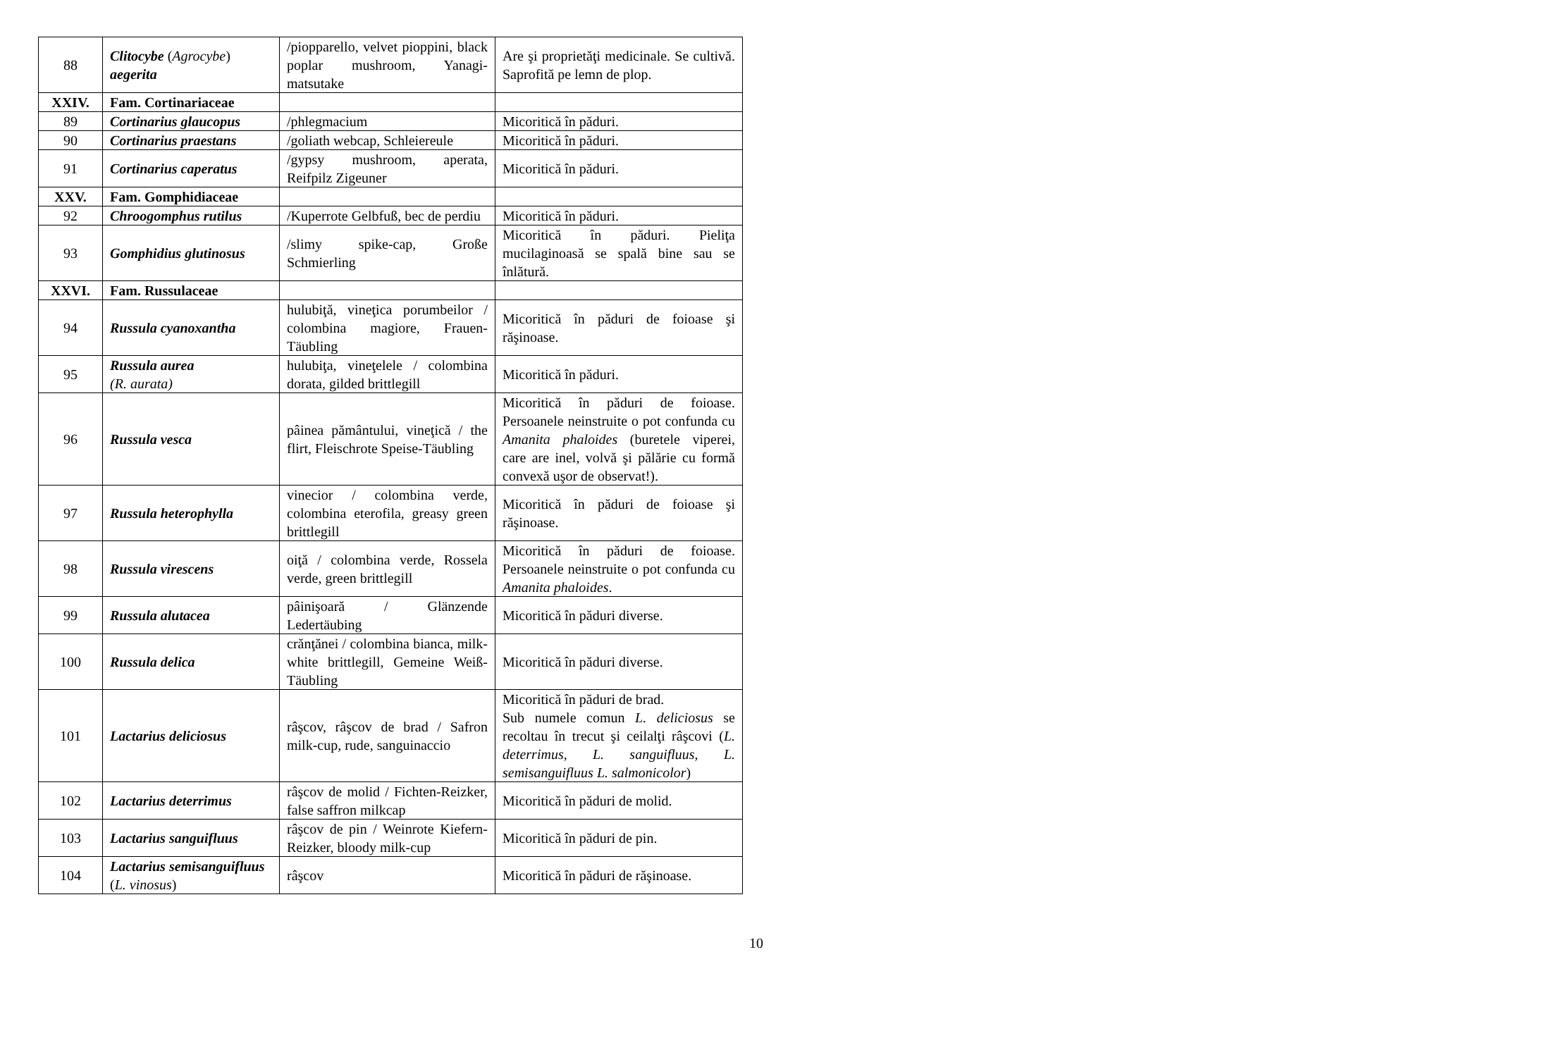| 88 | Clitocybe ( Agrocybe ) aegerita | /piopparello, velvet pioppini, black poplar mushroom, Yanagi-matsutake | Are şi proprietăţi medicinale. Se cultivă. Saprofită pe lemn de plop. |
| XXIV. | Fam. Cortinariaceae | | |
| 89 | Cortinarius glaucopus | /phlegmacium | Micoritică în păduri. |
| 90 | Cortinarius praestans | /goliath webcap, Schleiereule | Micoritică în păduri. |
| 91 | Cortinarius caperatus | /gypsy mushroom, aperata, Reifpilz Zigeuner | Micoritică în păduri. |
| XXV. | Fam. Gomphidiaceae | | |
| 92 | Chroogomphus rutilus | /Kuperrote Gelbfuß, bec de perdiu | Micoritică în păduri. |
| 93 | Gomphidius glutinosus | /slimy spike-cap, Große Schmierling | Micoritică în păduri. Pieliţa mucilaginoasă se spală bine sau se înlătură. |
| XXVI. | Fam. Russulaceae | | |
| 94 | Russula cyanoxantha | hulubiţă, vineţica porumbeilor / colombina magiore, Frauen-Täubling | Micoritică în păduri de foioase şi răşinoase. |
| 95 | Russula aurea (R. aurata) | hulubiţa, vineţelele / colombina dorata, gilded brittlegill | Micoritică în păduri. |
| 96 | Russula vesca | pâinea pământului, vineţică / the flirt, Fleischrote Speise-Täubling | Micoritică în păduri de foioase. Persoanele neinstruite o pot confunda cu Amanita phaloides (buretele viperei, care are inel, volvă şi pălărie cu formă convexă uşor de observat!). |
| 97 | Russula heterophylla | vinecior / colombina verde, colombina eterofila, greasy green brittlegill | Micoritică în păduri de foioase şi răşinoase. |
| 98 | Russula virescens | oiţă / colombina verde, Rossela verde, green brittlegill | Micoritică în păduri de foioase. Persoanele neinstruite o pot confunda cu Amanita phaloides . |
| 99 | Russula alutacea | pâinişoară / Glänzende Ledertäubing | Micoritică în păduri diverse. |
| 100 | Russula delica | crănţănei / colombina bianca, milk-white brittlegill, Gemeine Weiß-Täubling | Micoritică în păduri diverse. |
| 101 | Lactarius deliciosus | râşcov, râşcov de brad / Safron milk-cup, rude, sanguinaccio | Micoritică în păduri de brad. Sub numele comun L. deliciosus se recoltau în trecut şi ceilalţi râşcovi ( L. deterrimus , L. sanguifluus, L. semisanguifluus L. salmonicolor ) |
| 102 | Lactarius deterrimus | râşcov de molid / Fichten-Reizker, false saffron milkcap | Micoritică în păduri de molid. |
| 103 | Lactarius sanguifluus | râşcov de pin / Weinrote Kiefern-Reizker, bloody milk-cup | Micoritică în păduri de pin. |
| 104 | Lactarius semisanguifluus ( L. vinosus ) | râşcov | Micoritică în păduri de răşinoase. |
10